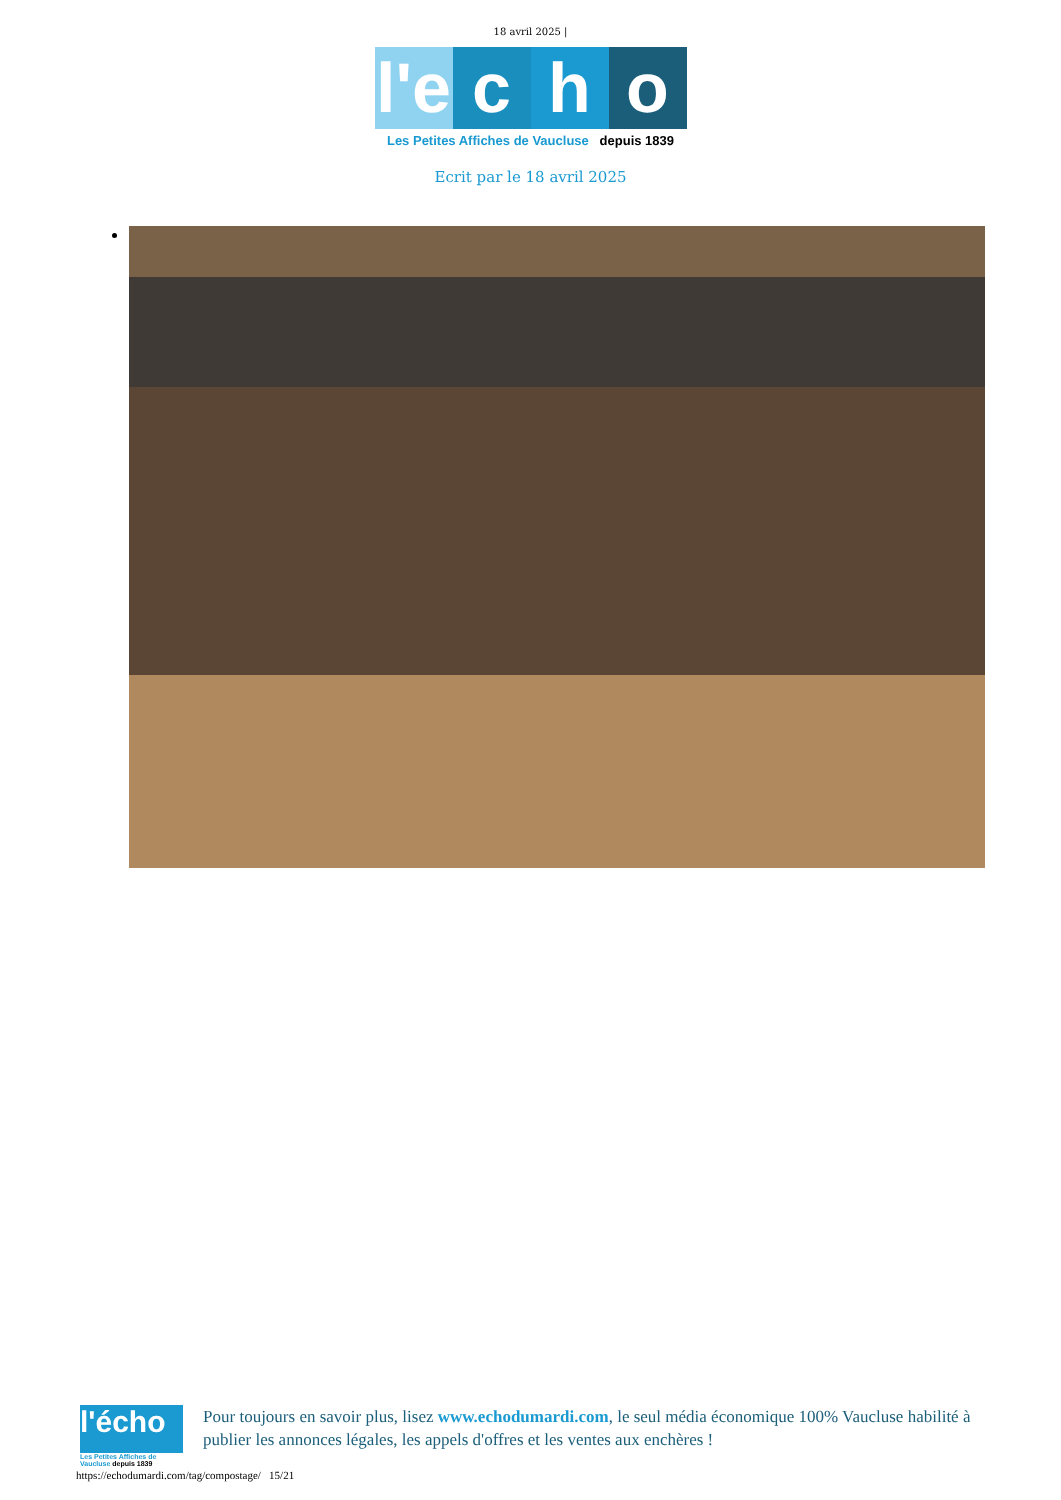18 avril 2025 |
l'e c h o
Les Petites Affiches de Vaucluse depuis 1839
Ecrit par le 18 avril 2025
l'écho
Les Petites Affiches de Vaucluse depuis 1839
Pour toujours en savoir plus, lisez www.echodumardi.com, le seul média économique 100% Vaucluse habilité à publier les annonces légales, les appels d'offres et les ventes aux enchères !
https://echodumardi.com/tag/compostage/ 15/21